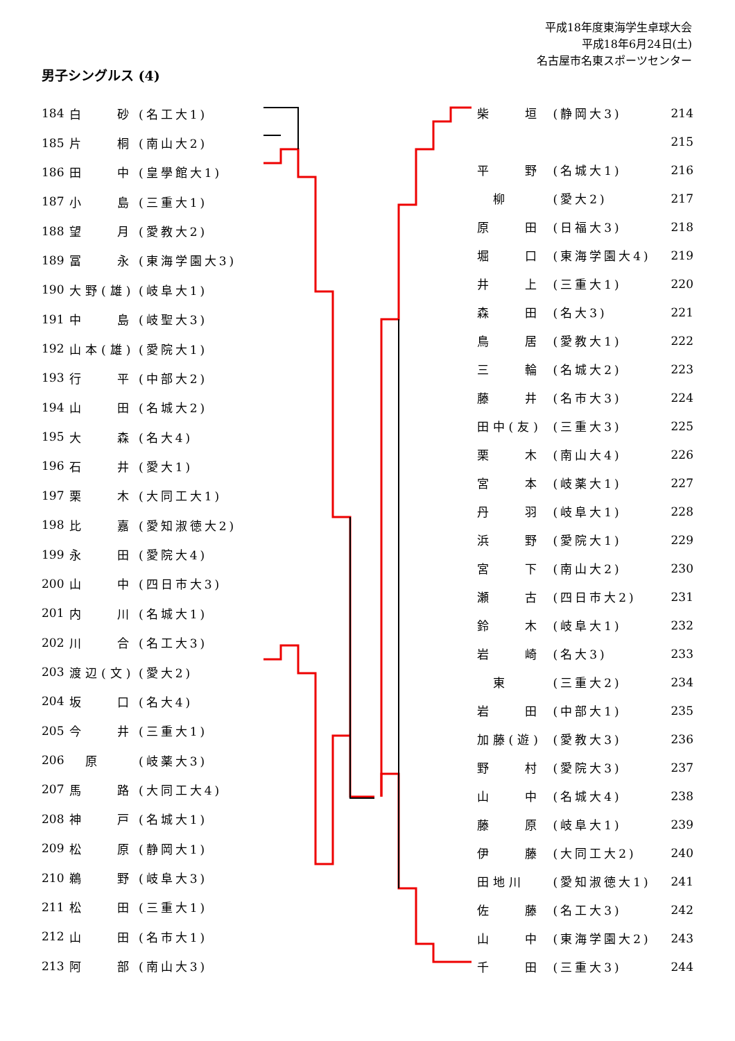平成18年度東海学生卓球大会
平成18年6月24日(土)
名古屋市名東スポーツセンター
男子シングルス (4)
| 184 | 白 砂 | (名工大1) |
| 185 | 片 桐 | (南山大2) |
| 186 | 田 中 | (皇學館大1) |
| 187 | 小 島 | (三重大1) |
| 188 | 望 月 | (愛教大2) |
| 189 | 冨 永 | (東海学園大3) |
| 190 | 大野(雄) | (岐阜大1) |
| 191 | 中 島 | (岐聖大3) |
| 192 | 山本(雄) | (愛院大1) |
| 193 | 行 平 | (中部大2) |
| 194 | 山 田 | (名城大2) |
| 195 | 大 森 | (名大4) |
| 196 | 石 井 | (愛大1) |
| 197 | 栗 木 | (大同工大1) |
| 198 | 比 嘉 | (愛知淑徳大2) |
| 199 | 永 田 | (愛院大4) |
| 200 | 山 中 | (四日市大3) |
| 201 | 内 川 | (名城大1) |
| 202 | 川 合 | (名工大3) |
| 203 | 渡辺(文) | (愛大2) |
| 204 | 坂 口 | (名大4) |
| 205 | 今 井 | (三重大1) |
| 206 | 原 | (岐薬大3) |
| 207 | 馬 路 | (大同工大4) |
| 208 | 神 戸 | (名城大1) |
| 209 | 松 原 | (静岡大1) |
| 210 | 鵜 野 | (岐阜大3) |
| 211 | 松 田 | (三重大1) |
| 212 | 山 田 | (名市大1) |
| 213 | 阿 部 | (南山大3) |
| 柴 垣 | (静岡大3) | 214 |
| | | 215 |
| 平 野 | (名城大1) | 216 |
| 柳 | (愛大2) | 217 |
| 原 田 | (日福大3) | 218 |
| 堀 口 | (東海学園大4) | 219 |
| 井 上 | (三重大1) | 220 |
| 森 田 | (名大3) | 221 |
| 鳥 居 | (愛教大1) | 222 |
| 三 輪 | (名城大2) | 223 |
| 藤 井 | (名市大3) | 224 |
| 田中(友) | (三重大3) | 225 |
| 栗 木 | (南山大4) | 226 |
| 宮 本 | (岐薬大1) | 227 |
| 丹 羽 | (岐阜大1) | 228 |
| 浜 野 | (愛院大1) | 229 |
| 宮 下 | (南山大2) | 230 |
| 瀬 古 | (四日市大2) | 231 |
| 鈴 木 | (岐阜大1) | 232 |
| 岩 崎 | (名大3) | 233 |
| 東 | (三重大2) | 234 |
| 岩 田 | (中部大1) | 235 |
| 加藤(遊) | (愛教大3) | 236 |
| 野 村 | (愛院大3) | 237 |
| 山 中 | (名城大4) | 238 |
| 藤 原 | (岐阜大1) | 239 |
| 伊 藤 | (大同工大2) | 240 |
| 田地川 | (愛知淑徳大1) | 241 |
| 佐 藤 | (名工大3) | 242 |
| 山 中 | (東海学園大2) | 243 |
| 千 田 | (三重大3) | 244 |